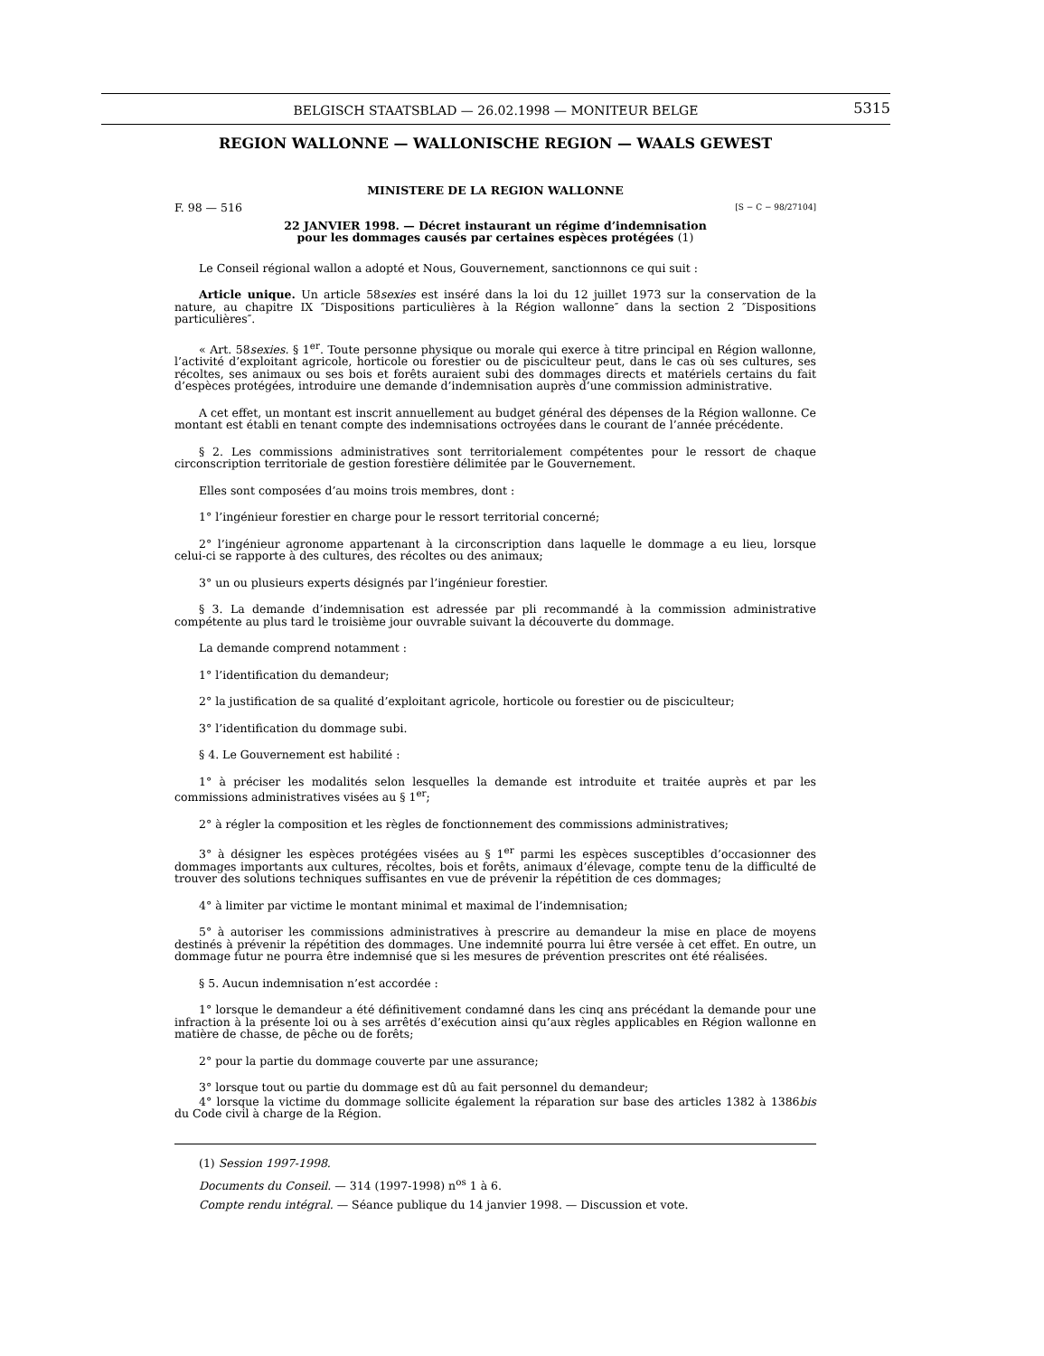BELGISCH STAATSBLAD — 26.02.1998 — MONITEUR BELGE
5315
REGION WALLONNE — WALLONISCHE REGION — WAALS GEWEST
MINISTERE DE LA REGION WALLONNE
F. 98 — 516 [S − C − 98/27104]
22 JANVIER 1998. — Décret instaurant un régime d’indemnisation
pour les dommages causés par certaines espèces protégées (1)
Le Conseil régional wallon a adopté et Nous, Gouvernement, sanctionnons ce qui suit :
Article unique. Un article 58sexies est inséré dans la loi du 12 juillet 1973 sur la conservation de la nature, au chapitre IX ″Dispositions particulières à la Région wallonne″ dans la section 2 ″Dispositions particulières″.
« Art. 58sexies. § 1<sup>er</sup>. Toute personne physique ou morale qui exerce à titre principal en Région wallonne, l’activité d’exploitant agricole, horticole ou forestier ou de pisciculteur peut, dans le cas où ses cultures, ses récoltes, ses animaux ou ses bois et forêts auraient subi des dommages directs et matériels certains du fait d’espèces protégées, introduire une demande d’indemnisation auprès d’une commission administrative.
A cet effet, un montant est inscrit annuellement au budget général des dépenses de la Région wallonne. Ce montant est établi en tenant compte des indemnisations octroyées dans le courant de l’année précédente.
§ 2. Les commissions administratives sont territorialement compétentes pour le ressort de chaque circonscription territoriale de gestion forestière délimitée par le Gouvernement.
Elles sont composées d’au moins trois membres, dont :
1° l’ingénieur forestier en charge pour le ressort territorial concerné;
2° l’ingénieur agronome appartenant à la circonscription dans laquelle le dommage a eu lieu, lorsque celui-ci se rapporte à des cultures, des récoltes ou des animaux;
3° un ou plusieurs experts désignés par l’ingénieur forestier.
§ 3. La demande d’indemnisation est adressée par pli recommandé à la commission administrative compétente au plus tard le troisième jour ouvrable suivant la découverte du dommage.
La demande comprend notamment :
1° l’identification du demandeur;
2° la justification de sa qualité d’exploitant agricole, horticole ou forestier ou de pisciculteur;
3° l’identification du dommage subi.
§ 4. Le Gouvernement est habilité :
1° à préciser les modalités selon lesquelles la demande est introduite et traitée auprès et par les commissions administratives visées au § 1<sup>er</sup>;
2° à régler la composition et les règles de fonctionnement des commissions administratives;
3° à désigner les espèces protégées visées au § 1<sup>er</sup> parmi les espèces susceptibles d’occasionner des dommages importants aux cultures, récoltes, bois et forêts, animaux d’élevage, compte tenu de la difficulté de trouver des solutions techniques suffisantes en vue de prévenir la répétition de ces dommages;
4° à limiter par victime le montant minimal et maximal de l’indemnisation;
5° à autoriser les commissions administratives à prescrire au demandeur la mise en place de moyens destinés à prévenir la répétition des dommages. Une indemnité pourra lui être versée à cet effet. En outre, un dommage futur ne pourra être indemnisé que si les mesures de prévention prescrites ont été réalisées.
§ 5. Aucun indemnisation n’est accordée :
1° lorsque le demandeur a été définitivement condamné dans les cinq ans précédant la demande pour une infraction à la présente loi ou à ses arrêtés d’exécution ainsi qu’aux règles applicables en Région wallonne en matière de chasse, de pêche ou de forêts;
2° pour la partie du dommage couverte par une assurance;
3° lorsque tout ou partie du dommage est dû au fait personnel du demandeur;
4° lorsque la victime du dommage sollicite également la réparation sur base des articles 1382 à 1386bis du Code civil à charge de la Région.
(1) Session 1997-1998.
Documents du Conseil. — 314 (1997-1998) n<sup>os</sup> 1 à 6.
Compte rendu intégral. — Séance publique du 14 janvier 1998. — Discussion et vote.